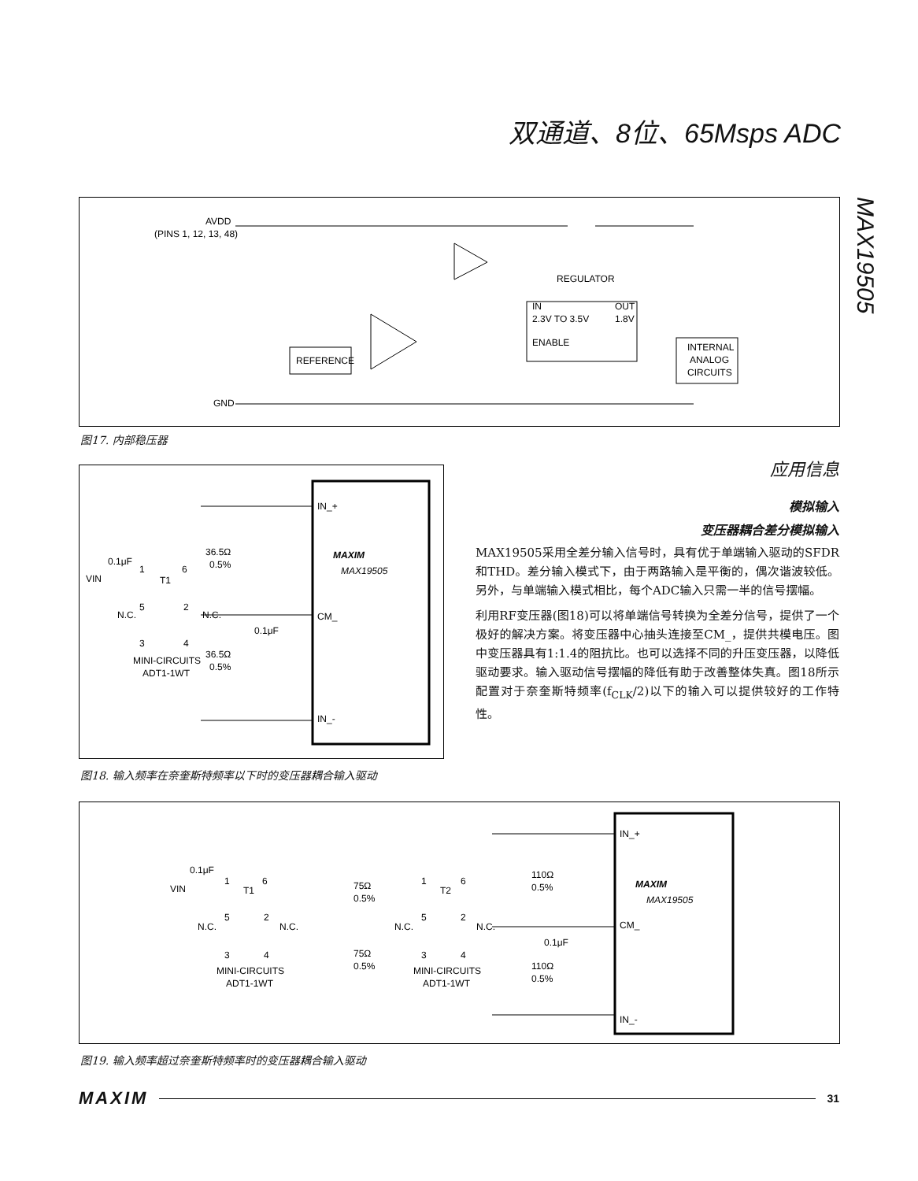双通道、8位、65Msps ADC
MAX19505
AVDD
(PINS 1, 12, 13, 48)
GND
REFERENCE
REGULATOR
IN
2.3V TO 3.5V
OUT
1.8V
ENABLE
INTERNAL
ANALOG
CIRCUITS
图17. 内部稳压器
IN_+
CM_
IN_-
MAXIM
MAX19505
0.1μF
VIN
1
6
T1
N.C.
5
2
N.C.
3
4
MINI-CIRCUITS
ADT1-1WT
36.5Ω
0.5%
36.5Ω
0.5%
0.1μF
图18. 输入频率在奈奎斯特频率以下时的变压器耦合输入驱动
应用信息
模拟输入
变压器耦合差分模拟输入
MAX19505采用全差分输入信号时，具有优于单端输入驱动的SFDR和THD。差分输入模式下，由于两路输入是平衡的，偶次谐波较低。另外，与单端输入模式相比，每个ADC输入只需一半的信号摆幅。
利用RF变压器(图18)可以将单端信号转换为全差分信号，提供了一个极好的解决方案。将变压器中心抽头连接至CM_，提供共模电压。图中变压器具有1:1.4的阻抗比。也可以选择不同的升压变压器，以降低驱动要求。输入驱动信号摆幅的降低有助于改善整体失真。图18所示配置对于奈奎斯特频率(f<sub>CLK</sub>/2)以下的输入可以提供较好的工作特性。
IN_+
CM_
IN_-
MAXIM
MAX19505
0.1μF
VIN
1
6
T1
N.C.
5
2
N.C.
3
4
MINI-CIRCUITS
ADT1-1WT
75Ω
0.5%
75Ω
0.5%
1
6
T2
N.C.
5
2
N.C.
3
4
MINI-CIRCUITS
ADT1-1WT
110Ω
0.5%
0.1μF
110Ω
0.5%
图19. 输入频率超过奈奎斯特频率时的变压器耦合输入驱动
MAXIM 31